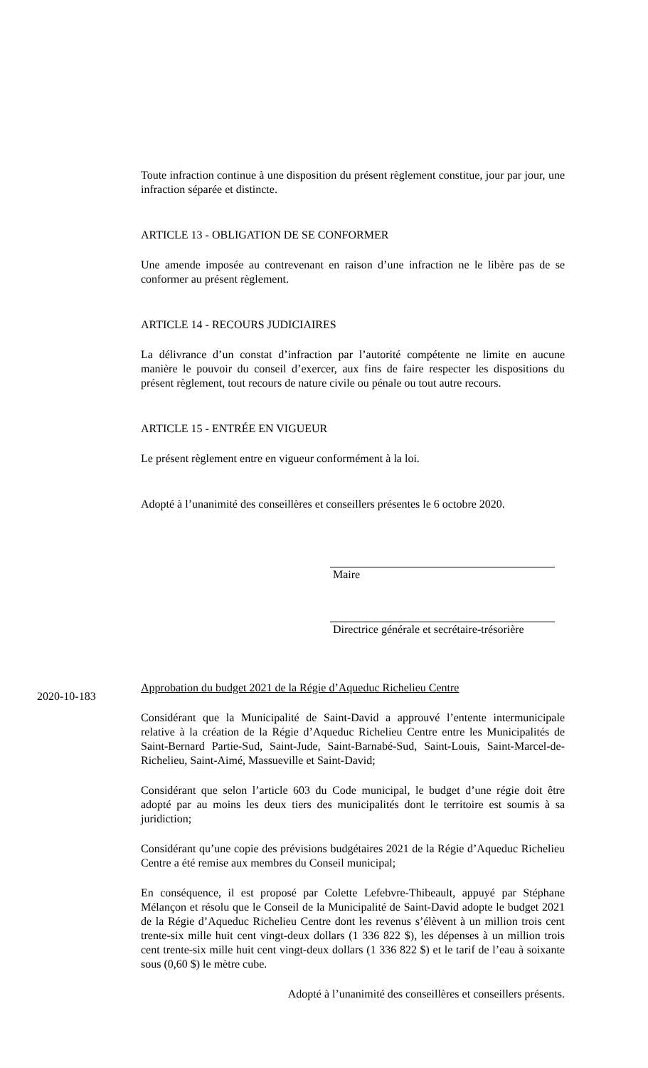Toute infraction continue à une disposition du présent règlement constitue, jour par jour, une infraction séparée et distincte.
ARTICLE 13 - OBLIGATION DE SE CONFORMER
Une amende imposée au contrevenant en raison d’une infraction ne le libère pas de se conformer au présent règlement.
ARTICLE 14 - RECOURS JUDICIAIRES
La délivrance d’un constat d’infraction par l’autorité compétente ne limite en aucune manière le pouvoir du conseil d’exercer, aux fins de faire respecter les dispositions du présent règlement, tout recours de nature civile ou pénale ou tout autre recours.
ARTICLE 15 - ENTRÉE EN VIGUEUR
Le présent règlement entre en vigueur conformément à la loi.
Adopté à l’unanimité des conseillères et conseillers présentes le 6 octobre 2020.
Maire
Directrice générale et secrétaire-trésorière
Approbation du budget 2021 de la Régie d’Aqueduc Richelieu Centre
2020-10-183
Considérant que la Municipalité de Saint-David a approuvé l’entente intermunicipale relative à la création de la Régie d’Aqueduc Richelieu Centre entre les Municipalités de Saint-Bernard Partie-Sud, Saint-Jude, Saint-Barnabé-Sud, Saint-Louis, Saint-Marcel-de-Richelieu, Saint-Aimé, Massueville et Saint-David;
Considérant que selon l’article 603 du Code municipal, le budget d’une régie doit être adopté par au moins les deux tiers des municipalités dont le territoire est soumis à sa juridiction;
Considérant qu’une copie des prévisions budgétaires 2021 de la Régie d’Aqueduc Richelieu Centre a été remise aux membres du Conseil municipal;
En conséquence, il est proposé par Colette Lefebvre-Thibeault, appuyé par Stéphane Mélançon et résolu que le Conseil de la Municipalité de Saint-David adopte le budget 2021 de la Régie d’Aqueduc Richelieu Centre dont les revenus s’élèvent à un million trois cent trente-six mille huit cent vingt-deux dollars (1 336 822 $), les dépenses à un million trois cent trente-six mille huit cent vingt-deux dollars (1 336 822 $) et le tarif de l’eau à soixante sous (0,60 $) le mètre cube.
Adopté à l’unanimité des conseillères et conseillers présents.